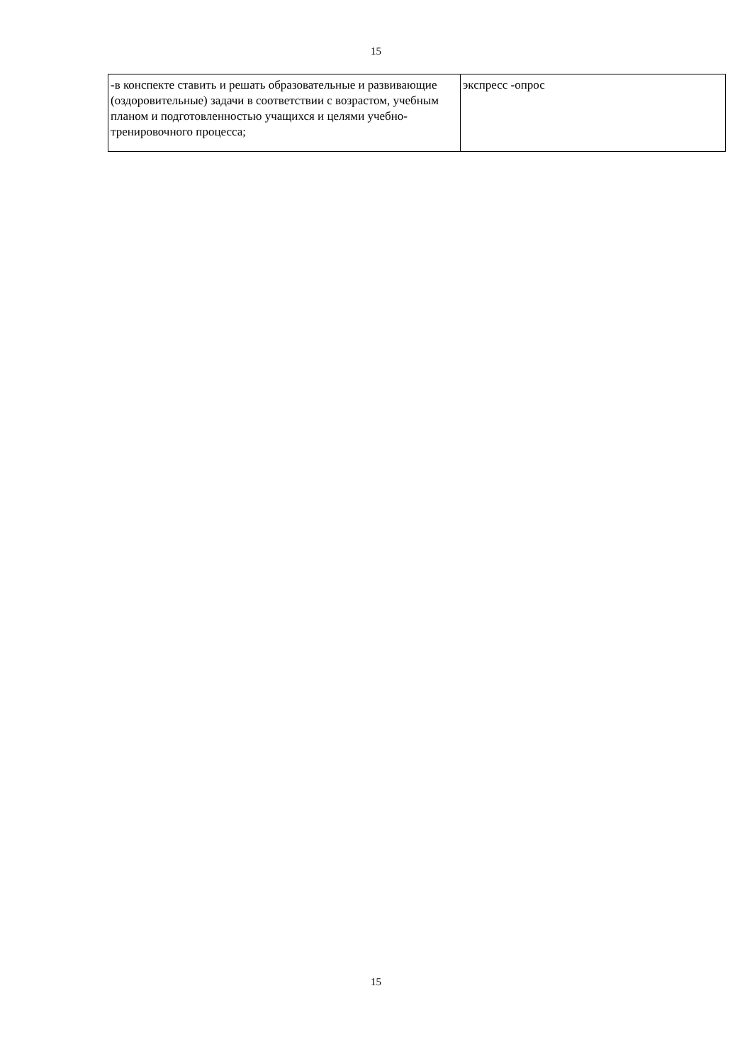15
| -в конспекте ставить и решать образовательные и развивающие (оздоровительные) задачи в соответствии с возрастом, учебным планом и подготовленностью учащихся и целями учебно-тренировочного процесса; | экспресс -опрос |
15